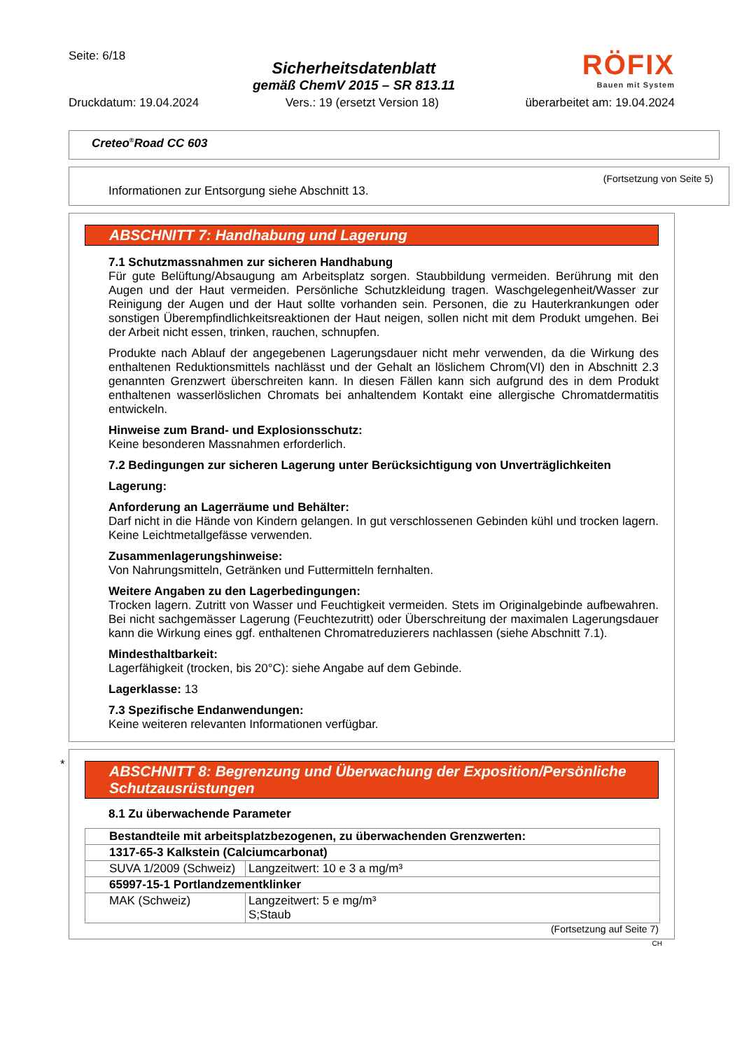Seite: 6/18
Sicherheitsdatenblatt
gemäß ChemV 2015 – SR 813.11
RÖFIX
Bauen mit System
Druckdatum: 19.04.2024 Vers.: 19 (ersetzt Version 18) überarbeitet am: 19.04.2024
Creteo<sup>®</sup>Road CC 603
(Fortsetzung von Seite 5)
Informationen zur Entsorgung siehe Abschnitt 13.
ABSCHNITT 7: Handhabung und Lagerung
7.1 Schutzmassnahmen zur sicheren Handhabung
Für gute Belüftung/Absaugung am Arbeitsplatz sorgen. Staubbildung vermeiden. Berührung mit den Augen und der Haut vermeiden. Persönliche Schutzkleidung tragen. Waschgelegenheit/Wasser zur Reinigung der Augen und der Haut sollte vorhanden sein. Personen, die zu Hauterkrankungen oder sonstigen Überempfindlichkeitsreaktionen der Haut neigen, sollen nicht mit dem Produkt umgehen. Bei der Arbeit nicht essen, trinken, rauchen, schnupfen.
Produkte nach Ablauf der angegebenen Lagerungsdauer nicht mehr verwenden, da die Wirkung des enthaltenen Reduktionsmittels nachlässt und der Gehalt an löslichem Chrom(VI) den in Abschnitt 2.3 genannten Grenzwert überschreiten kann. In diesen Fällen kann sich aufgrund des in dem Produkt enthaltenen wasserlöslichen Chromats bei anhaltendem Kontakt eine allergische Chromatdermatitis entwickeln.
Hinweise zum Brand- und Explosionsschutz:
Keine besonderen Massnahmen erforderlich.
7.2 Bedingungen zur sicheren Lagerung unter Berücksichtigung von Unverträglichkeiten
Lagerung:
Anforderung an Lagerräume und Behälter:
Darf nicht in die Hände von Kindern gelangen. In gut verschlossenen Gebinden kühl und trocken lagern. Keine Leichtmetallgefässe verwenden.
Zusammenlagerungshinweise:
Von Nahrungsmitteln, Getränken und Futtermitteln fernhalten.
Weitere Angaben zu den Lagerbedingungen:
Trocken lagern. Zutritt von Wasser und Feuchtigkeit vermeiden. Stets im Originalgebinde aufbewahren. Bei nicht sachgemässer Lagerung (Feuchtezutritt) oder Überschreitung der maximalen Lagerungsdauer kann die Wirkung eines ggf. enthaltenen Chromatreduzierers nachlassen (siehe Abschnitt 7.1).
Mindesthaltbarkeit:
Lagerfähigkeit (trocken, bis 20°C): siehe Angabe auf dem Gebinde.
Lagerklasse: 13
7.3 Spezifische Endanwendungen:
Keine weiteren relevanten Informationen verfügbar.
*
ABSCHNITT 8: Begrenzung und Überwachung der Exposition/Persönliche Schutzausrüstungen
8.1 Zu überwachende Parameter
| Bestandteile mit arbeitsplatzbezogenen, zu überwachenden Grenzwerten: | |
| 1317-65-3 Kalkstein (Calciumcarbonat) | |
| SUVA 1/2009 (Schweiz) | Langzeitwert: 10 e 3 a mg/m³ |
| 65997-15-1 Portlandzementklinker | |
| MAK (Schweiz) | Langzeitwert: 5 e mg/m³ S;Staub |
(Fortsetzung auf Seite 7)
CH